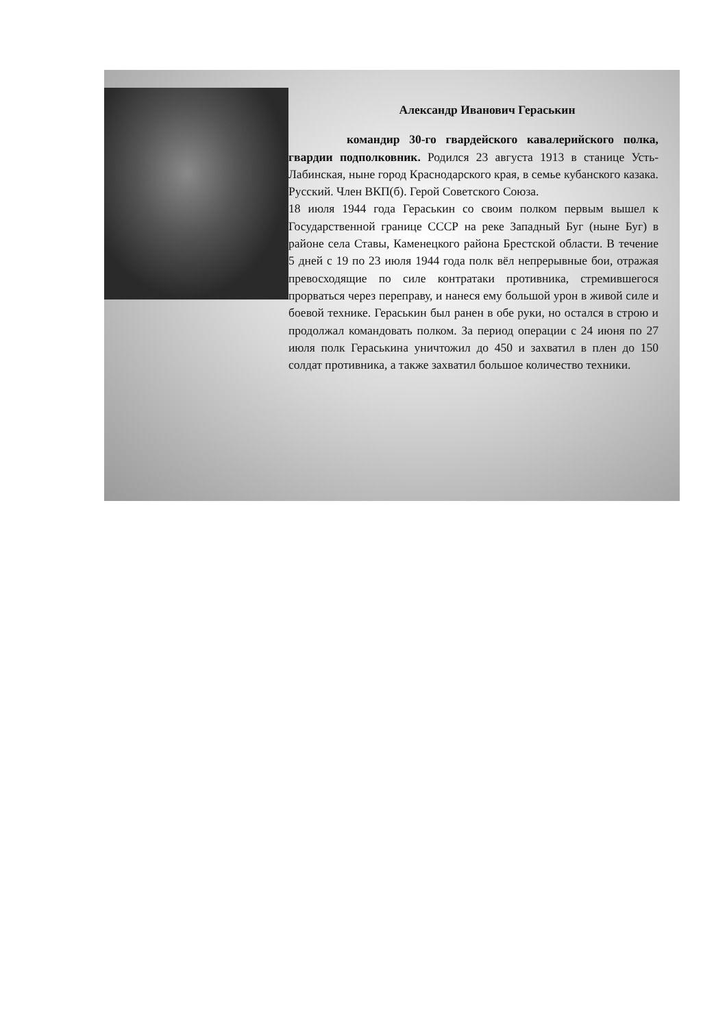Александр Иванович Гераськин
командир 30-го гвардейского кавалерийского полка, гвардии подполковник. Родился 23 августа 1913 в станице Усть-Лабинская, ныне город Краснодарского края, в семье кубанского казака. Русский. Член ВКП(б). Герой Советского Союза.
18 июля 1944 года Гераськин со своим полком первым вышел к Государственной границе СССР на реке Западный Буг (ныне Буг) в районе села Ставы, Каменецкого района Брестской области. В течение 5 дней с 19 по 23 июля 1944 года полк вёл непрерывные бои, отражая превосходящие по силе контратаки противника, стремившегося прорваться через переправу, и нанеся ему большой урон в живой силе и боевой технике. Гераськин был ранен в обе руки, но остался в строю и продолжал командовать полком. За период операции с 24 июня по 27 июля полк Гераськина уничтожил до 450 и захватил в плен до 150 солдат противника, а также захватил большое количество техники.